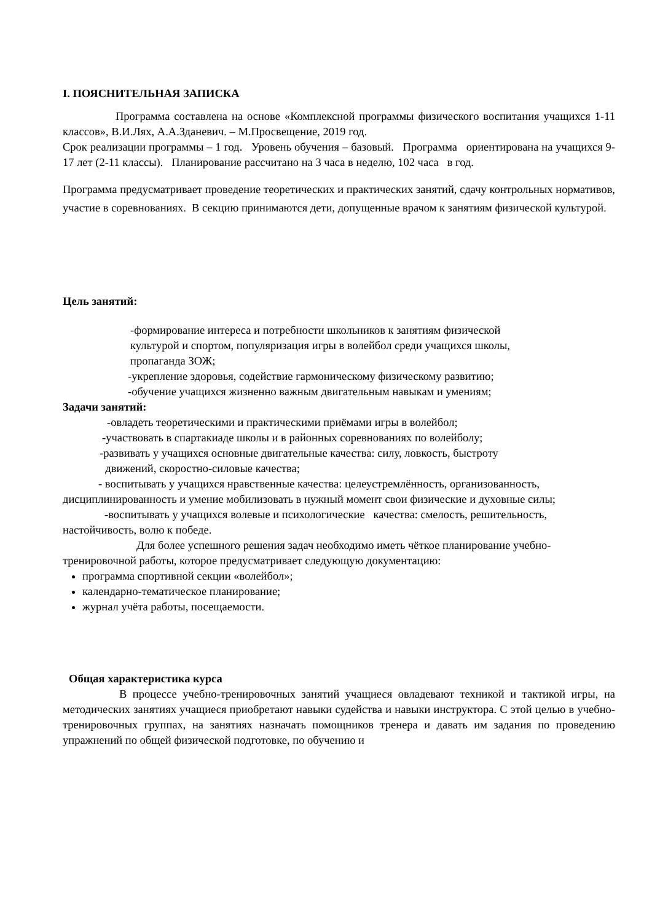I. ПОЯСНИТЕЛЬНАЯ ЗАПИСКА
Программа составлена на основе «Комплексной программы физического воспитания учащихся 1-11 классов», В.И.Лях, А.А.Зданевич. – М.Просвещение, 2019 год.
Срок реализации программы – 1 год. Уровень обучения – базовый. Программа ориентирована на учащихся 9-17 лет (2-11 классы). Планирование рассчитано на 3 часа в неделю, 102 часа в год.
Программа предусматривает проведение теоретических и практических занятий, сдачу контрольных нормативов, участие в соревнованиях. В секцию принимаются дети, допущенные врачом к занятиям физической культурой.
Цель занятий:
-формирование интереса и потребности школьников к занятиям физической
культурой и спортом, популяризация игры в волейбол среди учащихся школы,
пропаганда ЗОЖ;
-укрепление здоровья, содействие гармоническому физическому развитию;
-обучение учащихся жизненно важным двигательным навыкам и умениям;
Задачи занятий:
-овладеть теоретическими и практическими приёмами игры в волейбол;
-участвовать в спартакиаде школы и в районных соревнованиях по волейболу;
-развивать у учащихся основные двигательные качества: силу, ловкость, быстроту
движений, скоростно-силовые качества;
- воспитывать у учащихся нравственные качества: целеустремлённость, организованность, дисциплинированность и умение мобилизовать в нужный момент свои физические и духовные силы;
-воспитывать у учащихся волевые и психологические качества: смелость, решительность, настойчивость, волю к победе.
Для более успешного решения задач необходимо иметь чёткое планирование учебно-тренировочной работы, которое предусматривает следующую документацию:
программа спортивной секции «волейбол»;
календарно-тематическое планирование;
журнал учёта работы, посещаемости.
Общая характеристика курса
В процессе учебно-тренировочных занятий учащиеся овладевают техникой и тактикой игры, на методических занятиях учащиеся приобретают навыки судейства и навыки инструктора. С этой целью в учебно-тренировочных группах, на занятиях назначать помощников тренера и давать им задания по проведению упражнений по общей физической подготовке, по обучению и